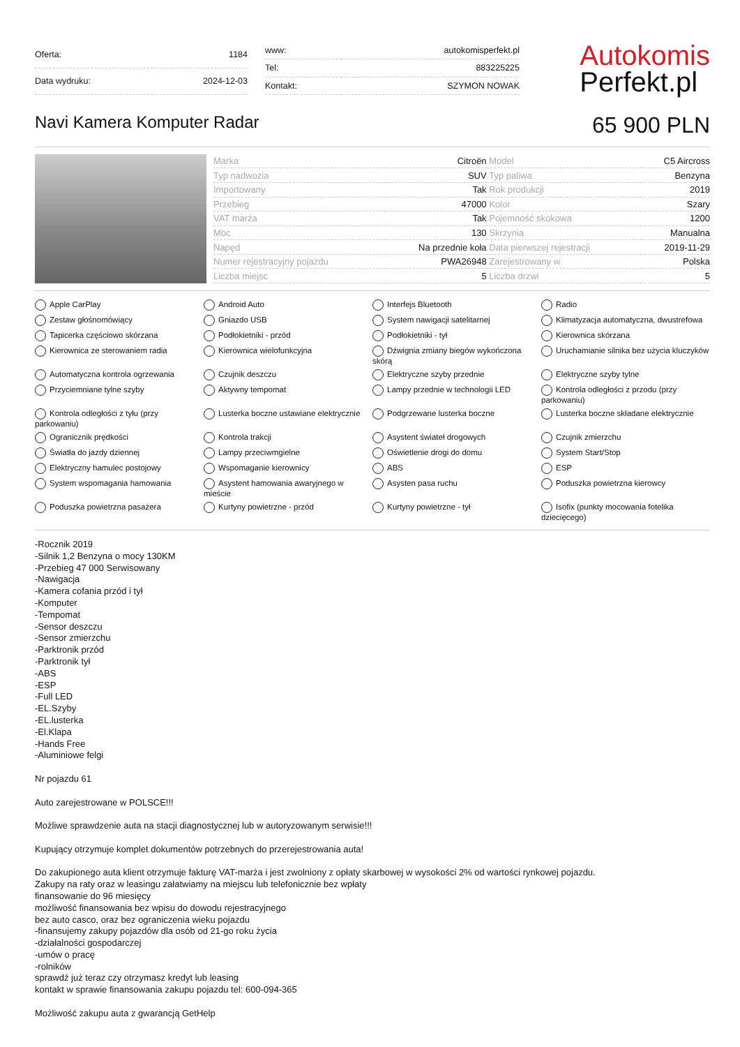| Oferta: | 1184 |
| Data wydruku: | 2024-12-03 |
| www: | autokomisperfekt.pl |
| Tel: | 883225225 |
| Kontakt: | SZYMON NOWAK |
Autokomis
Perfekt.pl
Navi Kamera Komputer Radar
65 900 PLN
| Marka | Citroën | Model | C5 Aircross |
| Typ nadwozia | SUV | Typ paliwa | Benzyna |
| Importowany | Tak | Rok produkcji | 2019 |
| Przebieg | 47000 | Kolor | Szary |
| VAT marża | Tak | Pojemność skokowa | 1200 |
| Moc | 130 | Skrzynia | Manualna |
| Napęd | Na przednie koła | Data pierwszej rejestracji | 2019-11-29 |
| Numer rejestracyjny pojazdu | PWA26948 | Zarejestrowany w | Polska |
| Liczba miejsc | 5 | Liczba drzwi | 5 |
Apple CarPlay
Android Auto
Interfejs Bluetooth
Radio
Zestaw głośnomówiący
Gniazdo USB
System nawigacji satelitarnej
Klimatyzacja automatyczna, dwustrefowa
Tapicerka częściowo skórzana
Podłokietniki - przód
Podłokietniki - tył
Kierownica skórzana
Kierownica ze sterowaniem radia
Kierownica wielofunkcyjna
Dźwignia zmiany biegów wykończona skórą
Uruchamianie silnika bez użycia kluczyków
Automatyczna kontrola ogrzewania
Czujnik deszczu
Elektryczne szyby przednie
Elektryczne szyby tylne
Przyciemniane tylne szyby
Aktywny tempomat
Lampy przednie w technologii LED
Kontrola odległości z przodu (przy parkowaniu)
Kontrola odległości z tyłu (przy parkowaniu)
Lusterka boczne ustawiane elektrycznie
Podgrzewane lusterka boczne
Lusterka boczne składane elektrycznie
Ogranicznik prędkości
Kontrola trakcji
Asystent świateł drogowych
Czujnik zmierzchu
Światła do jazdy dziennej
Lampy przeciwmgielne
Oświetlenie drogi do domu
System Start/Stop
Elektryczny hamulec postojowy
Wspomaganie kierownicy
ABS
ESP
System wspomagania hamowania
Asystent hamowania awaryjnego w mieście
Asysten pasa ruchu
Poduszka powietrzna kierowcy
Poduszka powietrzna pasażera
Kurtyny powietrzne - przód
Kurtyny powietrzne - tył
Isofix (punkty mocowania fotelika dziecięcego)
-Rocznik 2019
-Silnik 1,2 Benzyna o mocy 130KM
-Przebieg 47 000 Serwisowany
-Nawigacja
-Kamera cofania przód i tył
-Komputer
-Tempomat
-Sensor deszczu
-Sensor zmierzchu
-Parktronik przód
-Parktronik tył
-ABS
-ESP
-Full LED
-EL.Szyby
-EL.lusterka
-El.Klapa
-Hands Free
-Aluminiowe felgi
Nr pojazdu 61
Auto zarejestrowane w POLSCE!!!
Możliwe sprawdzenie auta na stacji diagnostycznej lub w autoryzowanym serwisie!!!
Kupujący otrzymuje komplet dokumentów potrzebnych do przerejestrowania auta!
Do zakupionego auta klient otrzymuje fakturę VAT-marża i jest zwolniony z opłaty skarbowej w wysokości 2% od wartości rynkowej pojazdu.
Zakupy na raty oraz w leasingu załatwiamy na miejscu lub telefonicznie bez wpłaty
finansowanie do 96 miesięcy
możliwość finansowania bez wpisu do dowodu rejestracyjnego
bez auto casco, oraz bez ograniczenia wieku pojazdu
-finansujemy zakupy pojazdów dla osób od 21-go roku życia
-działalności gospodarczej
-umów o pracę
-rolników
sprawdź już teraz czy otrzymasz kredyt lub leasing
kontakt w sprawie finansowania zakupu pojazdu tel: 600-094-365
Możliwość zakupu auta z gwarancją GetHelp